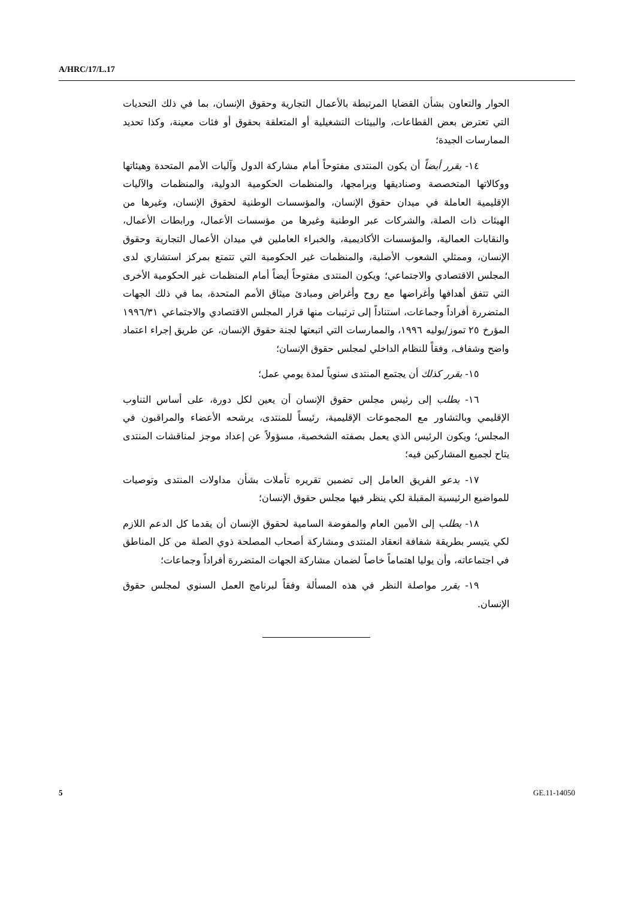A/HRC/17/L.17
الحوار والتعاون بشأن القضايا المرتبطة بالأعمال التجارية وحقوق الإنسان، بما في ذلك التحديات التي تعترض بعض القطاعات، والبيئات التشغيلية أو المتعلقة بحقوق أو فئات معينة، وكذا تحديد الممارسات الجيدة؛
١٤- يقرر أيضاً أن يكون المنتدى مفتوحاً أمام مشاركة الدول وآليات الأمم المتحدة وهيئاتها ووكالاتها المتخصصة وصناديقها وبرامجها، والمنظمات الحكومية الدولية، والمنظمات والآليات الإقليمية العاملة في ميدان حقوق الإنسان، والمؤسسات الوطنية لحقوق الإنسان، وغيرها من الهيئات ذات الصلة، والشركات عبر الوطنية وغيرها من مؤسسات الأعمال، ورابطات الأعمال، والنقابات العمالية، والمؤسسات الأكاديمية، والخبراء العاملين في ميدان الأعمال التجارية وحقوق الإنسان، وممثلي الشعوب الأصلية، والمنظمات غير الحكومية التي تتمتع بمركز استشاري لدى المجلس الاقتصادي والاجتماعي؛ ويكون المنتدى مفتوحاً أيضاً أمام المنظمات غير الحكومية الأخرى التي تتفق أهدافها وأغراضها مع روح وأغراض ومبادئ ميثاق الأمم المتحدة، بما في ذلك الجهات المتضررة أفراداً وجماعات، استناداً إلى ترتيبات منها قرار المجلس الاقتصادي والاجتماعي ١٩٩٦/٣١ المؤرخ ٢٥ تموز/يوليه ١٩٩٦، والممارسات التي اتبعتها لجنة حقوق الإنسان، عن طريق إجراء اعتماد واضح وشفاف، وفقاً للنظام الداخلي لمجلس حقوق الإنسان؛
١٥- يقرر كذلك أن يجتمع المنتدى سنوياً لمدة يومي عمل؛
١٦- يطلب إلى رئيس مجلس حقوق الإنسان أن يعين لكل دورة، على أساس التناوب الإقليمي وبالتشاور مع المجموعات الإقليمية، رئيساً للمنتدى، يرشحه الأعضاء والمراقبون في المجلس؛ ويكون الرئيس الذي يعمل بصفته الشخصية، مسؤولاً عن إعداد موجز لمناقشات المنتدى يتاح لجميع المشاركين فيه؛
١٧- يدعو الفريق العامل إلى تضمين تقريره تأملات بشأن مداولات المنتدى وتوصيات للمواضيع الرئيسية المقبلة لكي ينظر فيها مجلس حقوق الإنسان؛
١٨- يطلب إلى الأمين العام والمفوضة السامية لحقوق الإنسان أن يقدما كل الدعم اللازم لكي يتيسر بطريقة شفافة انعقاد المنتدى ومشاركة أصحاب المصلحة ذوي الصلة من كل المناطق في اجتماعاته، وأن يوليا اهتماماً خاصاً لضمان مشاركة الجهات المتضررة أفراداً وجماعات؛
١٩- يقرر مواصلة النظر في هذه المسألة وفقاً لبرنامج العمل السنوي لمجلس حقوق الإنسان.
5 GE.11-14050